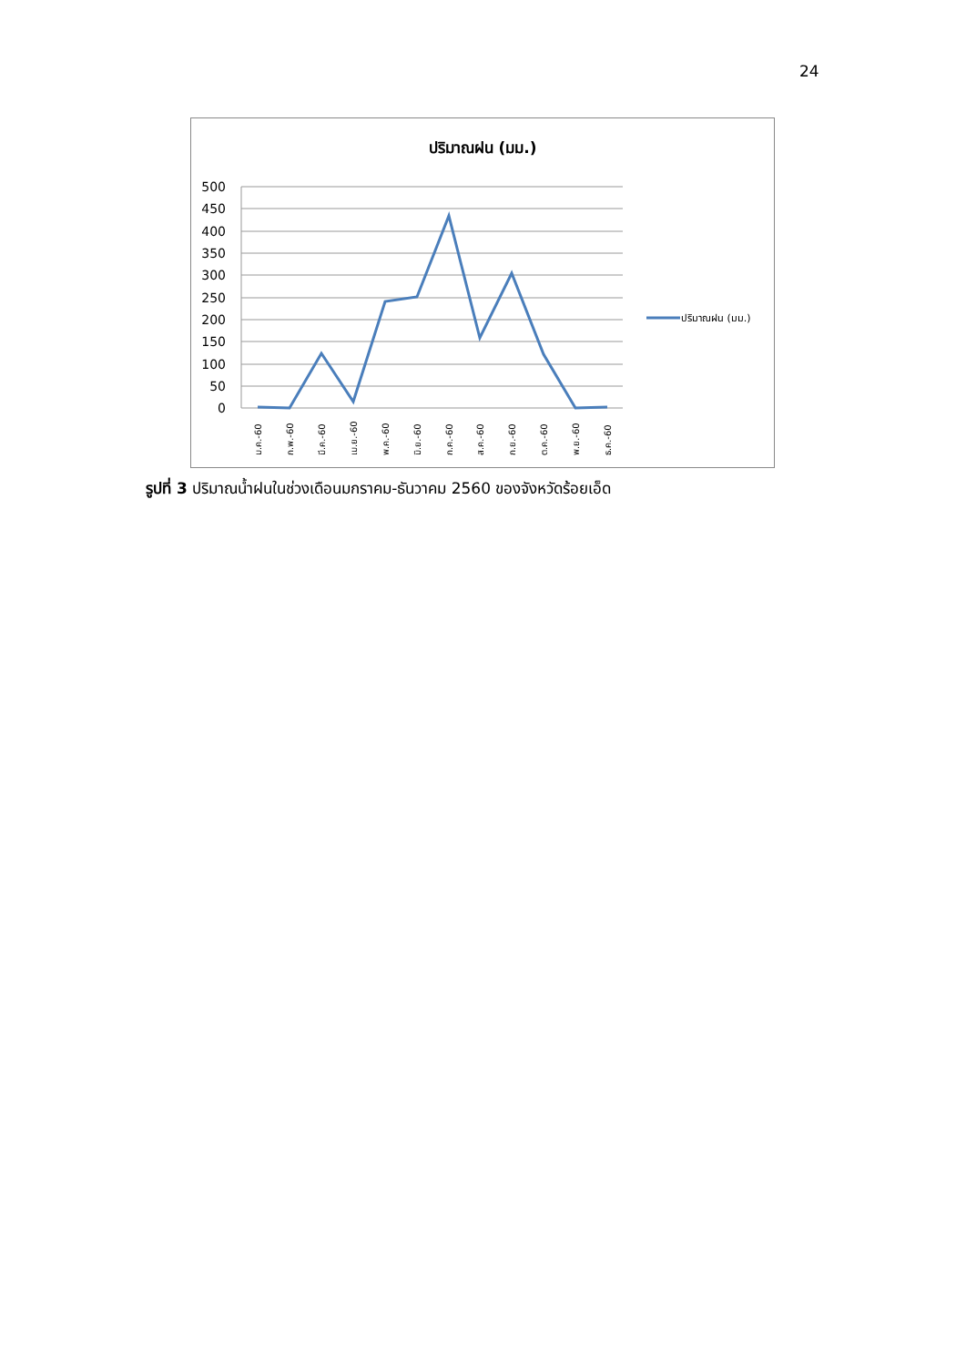24
ปริมาณฝน (มม.)
500
450
400
350
300
250
200
150
100
50
0
ม.ค.-60
ก.พ.-60
มี.ค.-60
เม.ย.-60
พ.ค.-60
มิ.ย.-60
ก.ค.-60
ส.ค.-60
ก.ย.-60
ต.ค.-60
พ.ย.-60
ธ.ค.-60
ปริมาณฝน (มม.)
รูปที่ 3 ปริมาณน้ำฝนในช่วงเดือนมกราคม-ธันวาคม 2560 ของจังหวัดร้อยเอ็ด